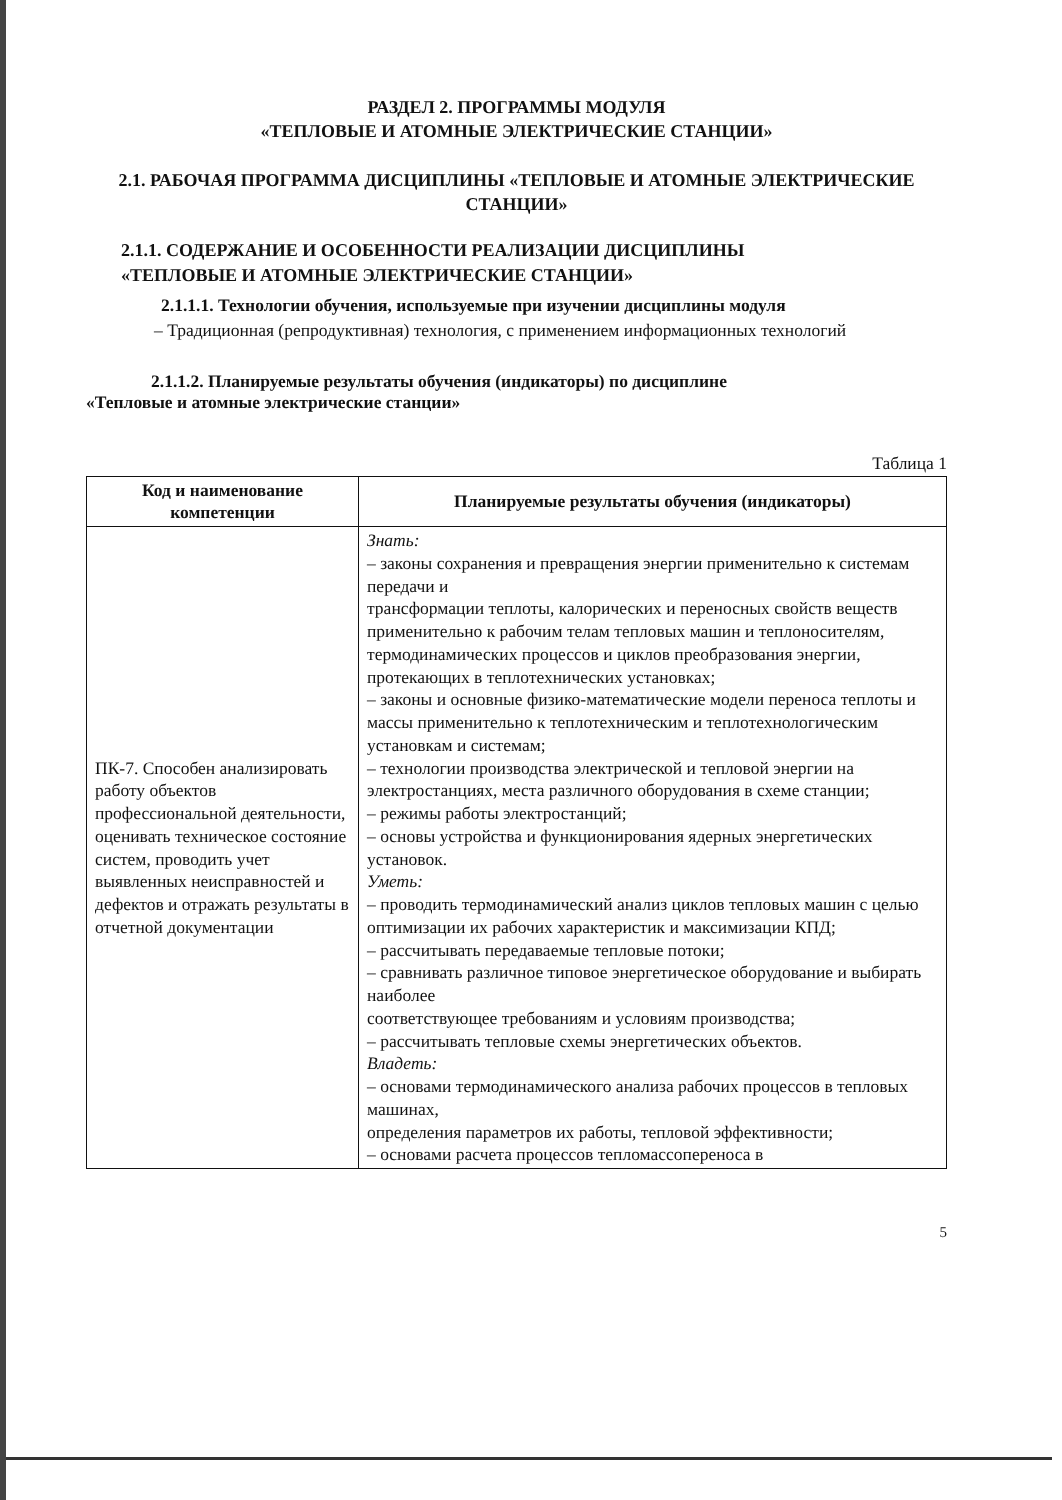РАЗДЕЛ 2. ПРОГРАММЫ МОДУЛЯ
«ТЕПЛОВЫЕ И АТОМНЫЕ ЭЛЕКТРИЧЕСКИЕ СТАНЦИИ»
2.1. РАБОЧАЯ ПРОГРАММА ДИСЦИПЛИНЫ «ТЕПЛОВЫЕ И АТОМНЫЕ ЭЛЕКТРИЧЕСКИЕ СТАНЦИИ»
2.1.1. СОДЕРЖАНИЕ И ОСОБЕННОСТИ РЕАЛИЗАЦИИ ДИСЦИПЛИНЫ
«ТЕПЛОВЫЕ И АТОМНЫЕ ЭЛЕКТРИЧЕСКИЕ СТАНЦИИ»
2.1.1.1. Технологии обучения, используемые при изучении дисциплины модуля
– Традиционная (репродуктивная) технология, с применением информационных технологий
2.1.1.2. Планируемые результаты обучения (индикаторы) по дисциплине
«Тепловые и атомные электрические станции»
Таблица 1
| Код и наименование компетенции | Планируемые результаты обучения (индикаторы) |
| --- | --- |
| ПК-7. Способен анализировать работу объектов профессиональной деятельности, оценивать техническое состояние систем, проводить учет выявленных неисправностей и дефектов и отражать результаты в отчетной документации | Знать: – законы сохранения и превращения энергии применительно к системам передачи и трансформации теплоты, калорических и переносных свойств веществ применительно к рабочим телам тепловых машин и теплоносителям, термодинамических процессов и циклов преобразования энергии, протекающих в теплотехнических установках; – законы и основные физико-математические модели переноса теплоты и массы применительно к теплотехническим и теплотехнологическим установкам и системам; – технологии производства электрической и тепловой энергии на электростанциях, места различного оборудования в схеме станции; – режимы работы электростанций; – основы устройства и функционирования ядерных энергетических установок. Уметь: – проводить термодинамический анализ циклов тепловых машин с целью оптимизации их рабочих характеристик и максимизации КПД; – рассчитывать передаваемые тепловые потоки; – сравнивать различное типовое энергетическое оборудование и выбирать наиболее соответствующее требованиям и условиям производства; – рассчитывать тепловые схемы энергетических объектов. Владеть: – основами термодинамического анализа рабочих процессов в тепловых машинах, определения параметров их работы, тепловой эффективности; – основами расчета процессов тепломассопереноса в |
5